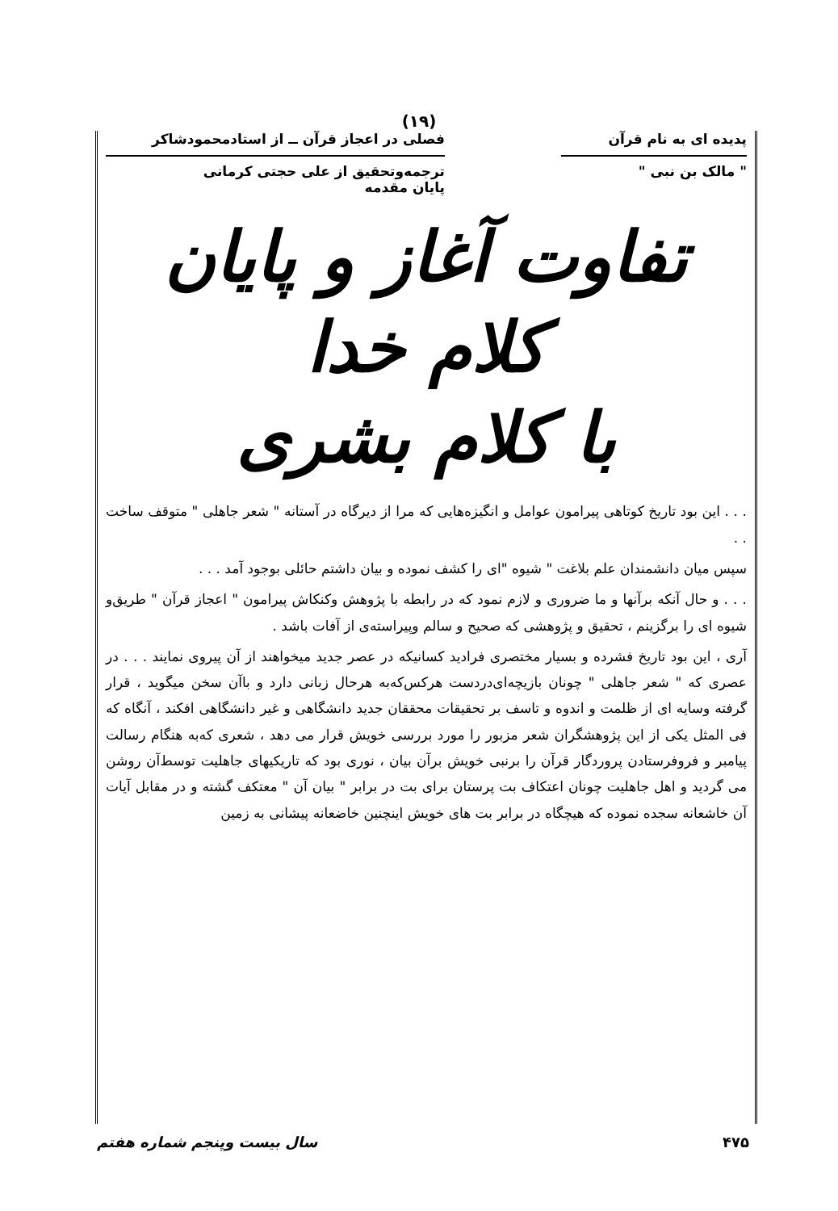(١٩)
پدیده ای به نام قرآن
" مالک بن نبی "
فصلی در اعجاز قرآن ــ از استادمحمودشاکر
ترجمه‌وتحقیق از علی حجتی کرمانی
پایان مقدمه
تفاوت آغاز و پایان کلام خدا
با کلام بشری
. . . این بود تاریخ کوتاهی پیرامون عوامل و انگیزه‌هایی که مرا از دیرگاه در آستانه " شعر جاهلی " متوقف ساخت . .
سپس میان دانشمندان علم بلاغت " شیوه "ای را کشف نموده و بیان داشتم حائلی بوجود آمد . . .
. . . و حال آنکه برآنها و ما ضروری و لازم نمود که در رابطه با پژوهش وکنکاش پیرامون " اعجاز قرآن " طریق‌و شیوه ای را برگزینم ، تحقیق و پژوهشی که صحیح و سالم وپیراسته‌ی از آفات باشد .
آری ، این بود تاریخ فشرده و بسیار مختصری فرادید کسانیکه در عصر جدید میخواهند از آن پیروی نمایند . . . در عصری که " شعر جاهلی " چونان بازیچه‌ای‌دردست هرکس‌که‌به هرحال زبانی دارد و باآن سخن میگوید ، قرار گرفته وسایه ای از ظلمت و اندوه و تاسف بر تحقیقات محققان جدید دانشگاهی و غیر دانشگاهی افکند ، آنگاه که فی المثل یکی از این پژوهشگران شعر مزبور را مورد بررسی خویش قرار می دهد ، شعری که‌به هنگام رسالت پیامبر و فروفرستادن پروردگار قرآن را برنبی خویش برآن بیان ، نوری بود که تاریکیهای جاهلیت توسط‌آن روشن می گردید و اهل جاهلیت چونان اعتکاف بت پرستان برای بت در برابر " بیان آن " معتکف گشته و در مقابل آیات آن خاشعانه سجده نموده که هیچگاه در برابر بت های خویش اینچنین خاضعانه پیشانی به زمین
۴۷۵ سال بیست وپنجم شماره هفتم